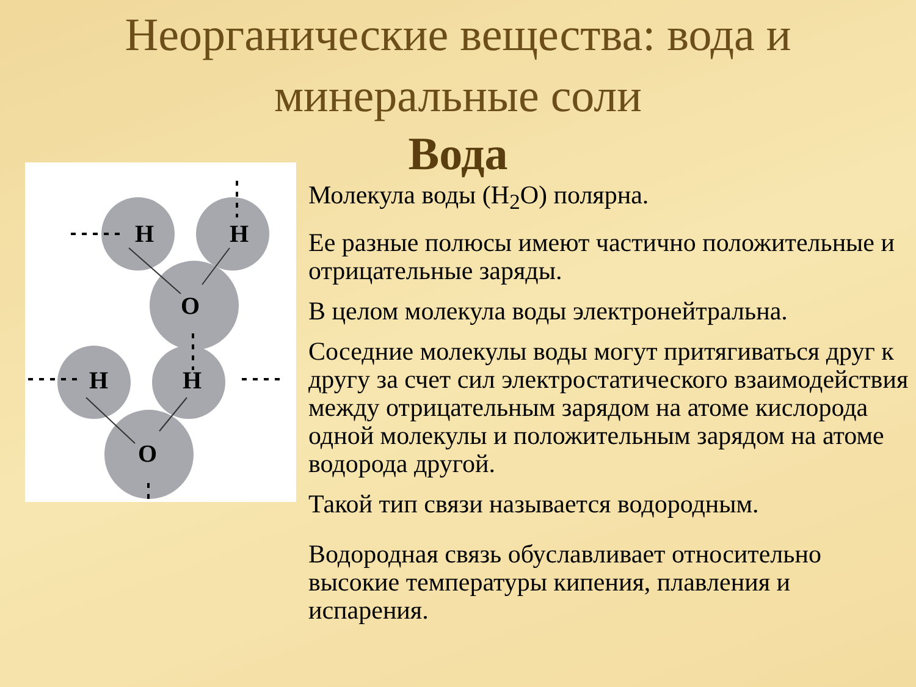Неорганические вещества: вода и
минеральные соли
Вода
H
H
O
H
H
O
Молекула воды (Н<sub>2</sub>О) полярна.
Ее разные полюсы имеют частично положительные и отрицательные заряды.
В целом молекула воды электронейтральна.
Соседние молекулы воды могут притягиваться друг к другу за счет сил электростатического взаимодействия между отрицательным зарядом на атоме кислорода одной молекулы и положительным зарядом на атоме водорода другой.
Такой тип связи называется водородным.
Водородная связь обуславливает относительно высокие температуры кипения, плавления и испарения.